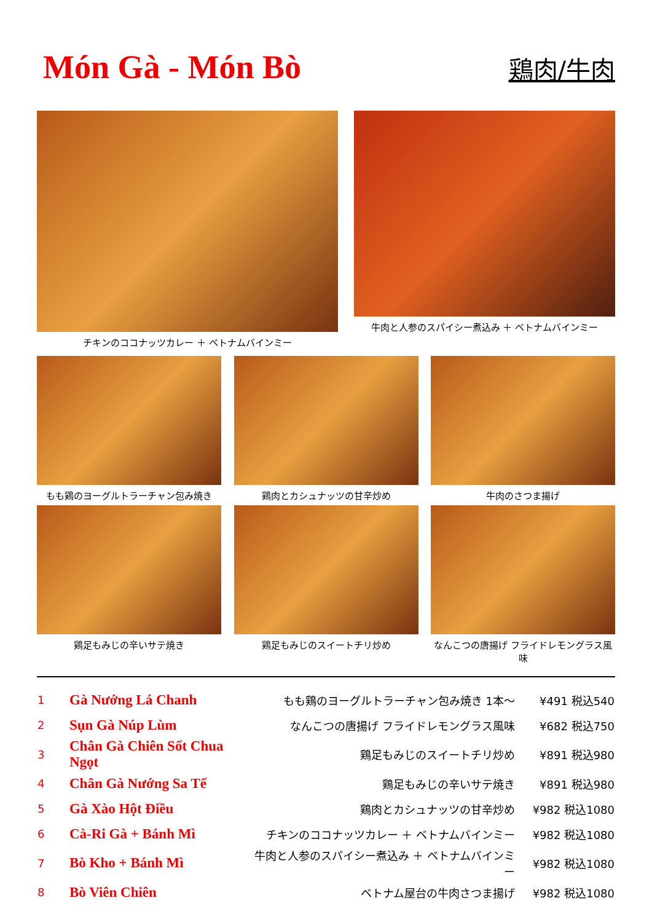Món Gà - Món Bò
鶏肉/牛肉
チキンのココナッツカレー ＋ ベトナムバインミー 牛肉と人参のスパイシー煮込み ＋ ベトナムバインミー
もも鶏のヨーグルトラーチャン包み焼き
鶏肉とカシュナッツの甘辛炒め
牛肉のさつま揚げ
鶏足もみじの辛いサテ焼き
鶏足もみじのスイートチリ炒め
なんこつの唐揚げ フライドレモングラス風味
| 1 | Gà Nướng Lá Chanh | もも鶏のヨーグルトラーチャン包み焼き 1本～ | ¥491 税込540 |
| 2 | Sụn Gà Núp Lùm | なんこつの唐揚げ フライドレモングラス風味 | ¥682 税込750 |
| 3 | Chân Gà Chiên Sốt Chua Ngọt | 鶏足もみじのスイートチリ炒め | ¥891 税込980 |
| 4 | Chân Gà Nướng Sa Tế | 鶏足もみじの辛いサテ焼き | ¥891 税込980 |
| 5 | Gà Xào Hột Điều | 鶏肉とカシュナッツの甘辛炒め | ¥982 税込1080 |
| 6 | Cà-Ri Gà + Bánh Mì | チキンのココナッツカレー ＋ ベトナムバインミー | ¥982 税込1080 |
| 7 | Bò Kho + Bánh Mì | 牛肉と人参のスパイシー煮込み ＋ ベトナムバインミー | ¥982 税込1080 |
| 8 | Bò Viên Chiên | ベトナム屋台の牛肉さつま揚げ | ¥982 税込1080 |